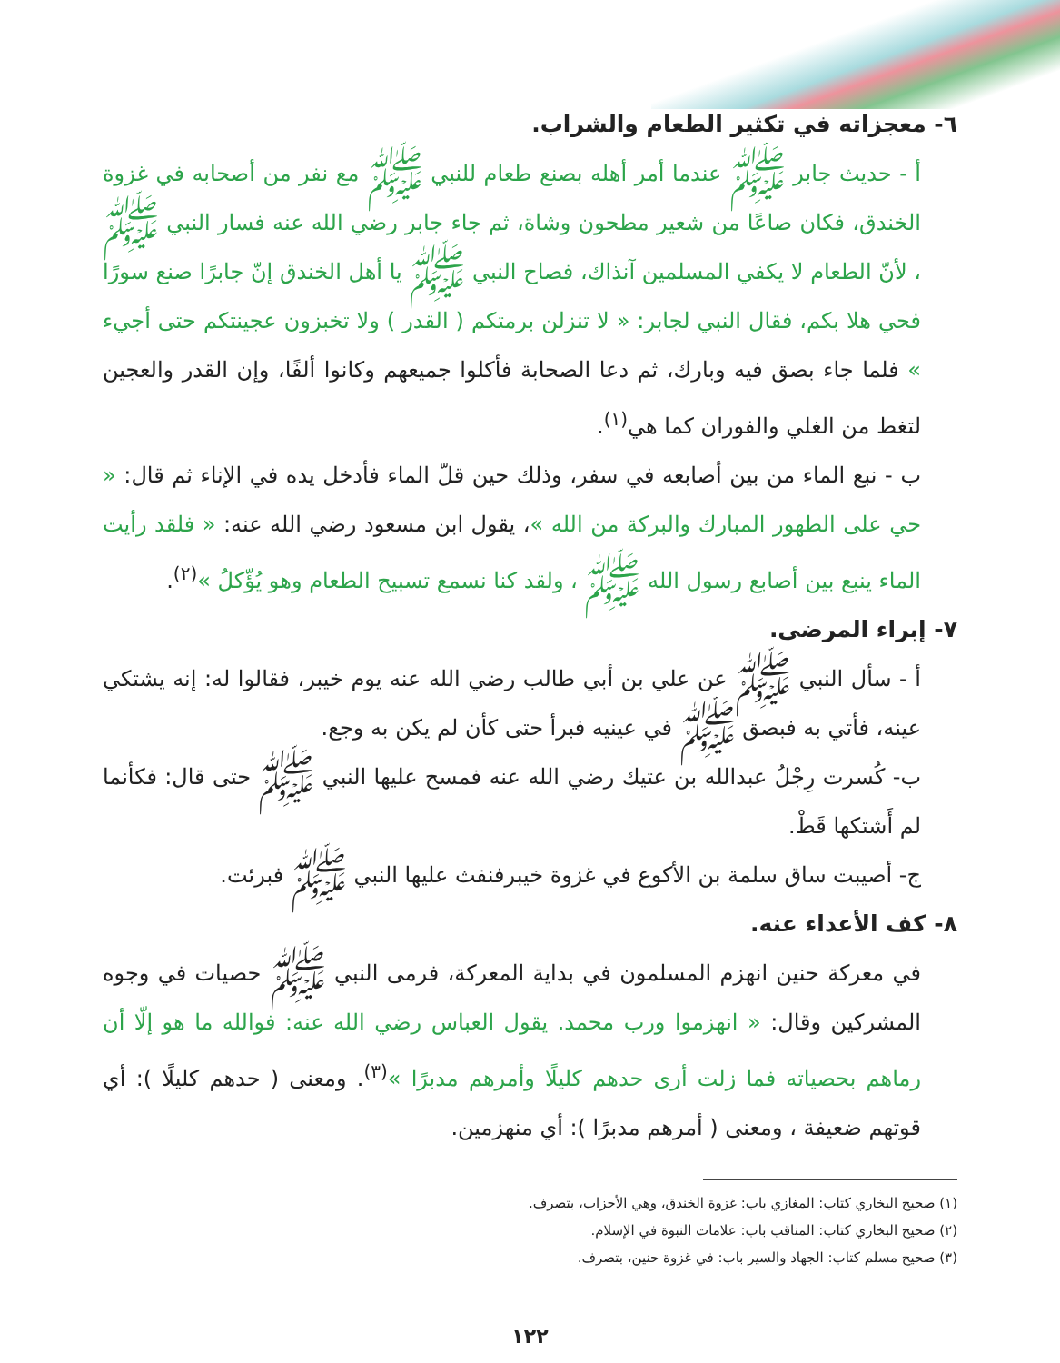٦- معجزاته في تكثير الطعام والشراب.
أ - حديث جابر ﷺ عندما أمر أهله بصنع طعام للنبي ﷺ مع نفر من أصحابه في غزوة الخندق، فكان صاعًا من شعير مطحون وشاة، ثم جاء جابر رضي الله عنه فسار النبي ﷺ ، لأنّ الطعام لا يكفي المسلمين آنذاك، فصاح النبي ﷺ يا أهل الخندق إنّ جابرًا صنع سورًا فحي هلا بكم، فقال النبي لجابر: « لا تنزلن برمتكم ( القدر ) ولا تخبزون عجينتكم حتى أجيء » فلما جاء بصق فيه وبارك، ثم دعا الصحابة فأكلوا جميعهم وكانوا ألفًا، وإن القدر والعجين لتغط من الغلي والفوران كما هي<sup>(١)</sup>.
ب - نبع الماء من بين أصابعه في سفر، وذلك حين قلّ الماء فأدخل يده في الإناء ثم قال: « حي على الطهور المبارك والبركة من الله »، يقول ابن مسعود رضي الله عنه: « فلقد رأيت الماء ينبع بين أصابع رسول الله ﷺ ، ولقد كنا نسمع تسبيح الطعام وهو يُؤّكلُ »<sup>(٢)</sup>.
٧- إبراء المرضى.
أ - سأل النبي ﷺ عن علي بن أبي طالب رضي الله عنه يوم خيبر، فقالوا له: إنه يشتكي عينه، فأتي به فبصق ﷺ في عينيه فبرأ حتى كأن لم يكن به وجع.
ب- كُسرت رِجْلُ عبدالله بن عتيك رضي الله عنه فمسح عليها النبي ﷺ حتى قال: فكأنما لم أَشتكها قَطْ.
ج- أصيبت ساق سلمة بن الأكوع في غزوة خيبرفنفث عليها النبي ﷺ فبرئت.
٨- كف الأعداء عنه.
في معركة حنين انهزم المسلمون في بداية المعركة، فرمى النبي ﷺ حصيات في وجوه المشركين وقال: « انهزموا ورب محمد. يقول العباس رضي الله عنه: فوالله ما هو إلّا أن رماهم بحصياته فما زلت أرى حدهم كليلًا وأمرهم مدبرًا »<sup>(٣)</sup>. ومعنى ( حدهم كليلًا ): أي قوتهم ضعيفة ، ومعنى ( أمرهم مدبرًا ): أي منهزمين.
(١) صحيح البخاري كتاب: المغازي باب: غزوة الخندق، وهي الأحزاب، بتصرف.
(٢) صحيح البخاري كتاب: المناقب باب: علامات النبوة في الإسلام.
(٣) صحيح مسلم كتاب: الجهاد والسير باب: في غزوة حنين، بتصرف.
١٢٢